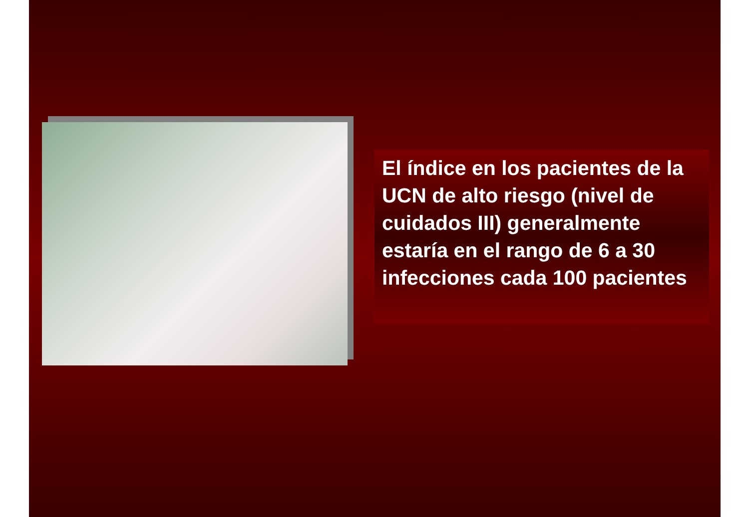El índice en los pacientes de la UCN de alto riesgo (nivel de cuidados III) generalmente estaría en el rango de 6 a 30 infecciones cada 100 pacientes